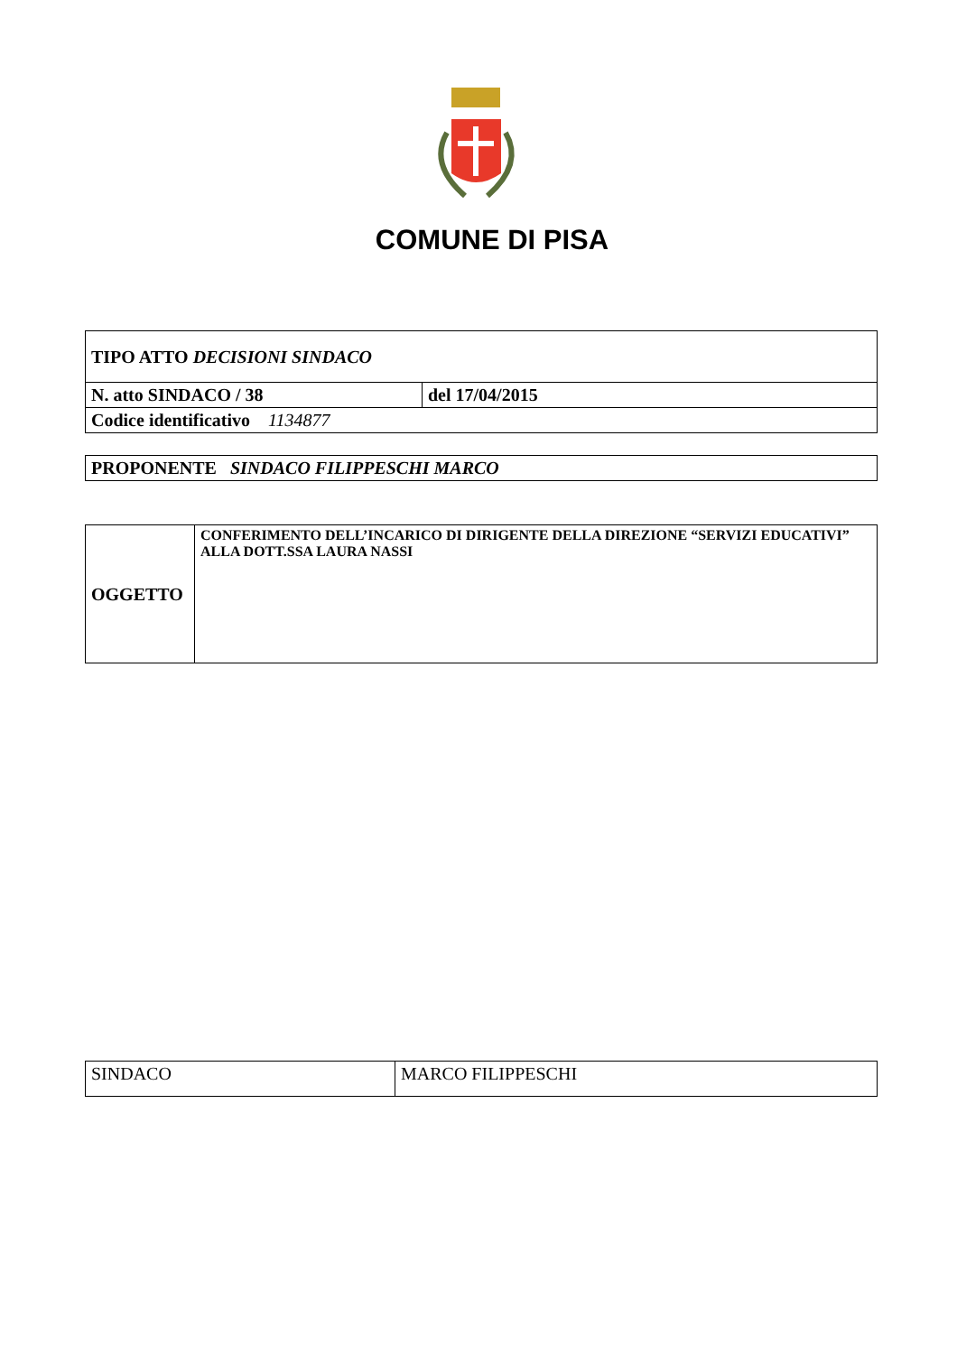COMUNE DI PISA
| TIPO ATTO DECISIONI SINDACO | |
| N. atto SINDACO / 38 | del 17/04/2015 |
| Codice identificativo 1134877 | |
| PROPONENTE SINDACO FILIPPESCHI MARCO |
| OGGETTO | CONFERIMENTO DELL’INCARICO DI DIRIGENTE DELLA DIREZIONE “SERVIZI EDUCATIVI” ALLA DOTT.SSA LAURA NASSI |
| SINDACO | MARCO FILIPPESCHI |